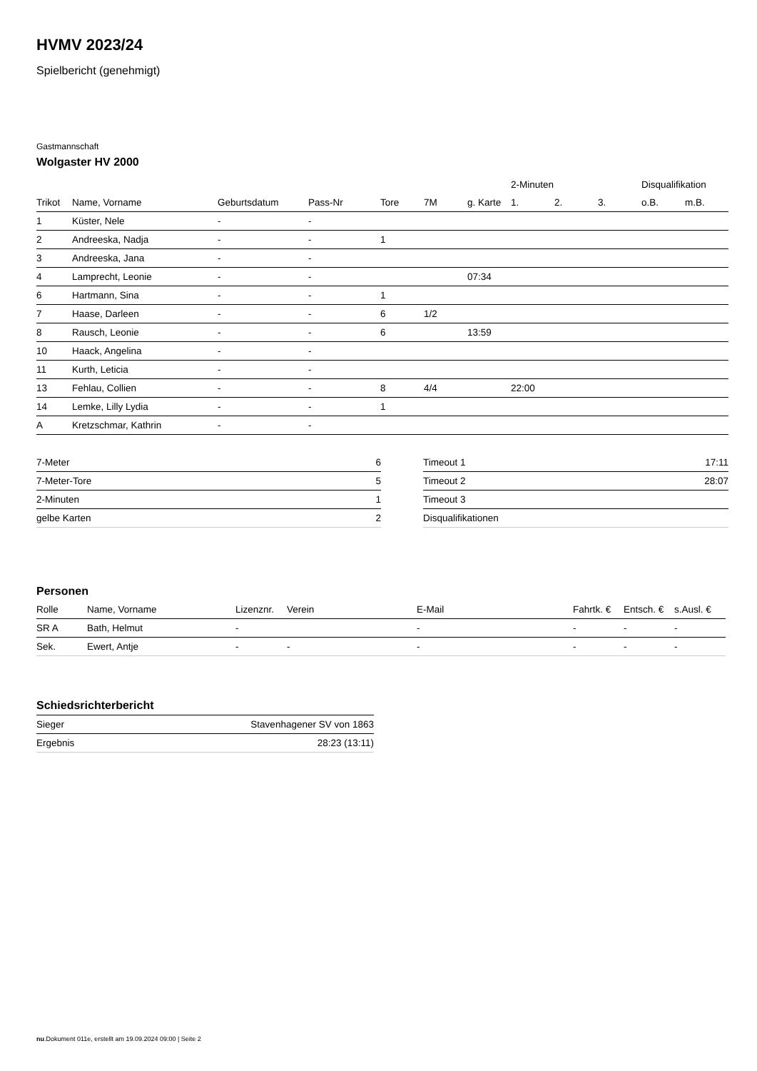HVMV 2023/24
Spielbericht (genehmigt)
Gastmannschaft
Wolgaster HV 2000
| | | | | | | | 2-Minuten | | | Disqualifikation | |
| --- | --- | --- | --- | --- | --- | --- | --- | --- | --- | --- | --- |
| Trikot | Name, Vorname | Geburtsdatum | Pass-Nr | Tore | 7M | g. Karte | 1. | 2. | 3. | o.B. | m.B. |
| 1 | Küster, Nele | - | - | | | | | | | | |
| 2 | Andreeska, Nadja | - | - | 1 | | | | | | | |
| 3 | Andreeska, Jana | - | - | | | | | | | | |
| 4 | Lamprecht, Leonie | - | - | | | 07:34 | | | | | |
| 6 | Hartmann, Sina | - | - | 1 | | | | | | | |
| 7 | Haase, Darleen | - | - | 6 | 1/2 | | | | | | |
| 8 | Rausch, Leonie | - | - | 6 | | 13:59 | | | | | |
| 10 | Haack, Angelina | - | - | | | | | | | | |
| 11 | Kurth, Leticia | - | - | | | | | | | | |
| 13 | Fehlau, Collien | - | - | 8 | 4/4 | | 22:00 | | | | |
| 14 | Lemke, Lilly Lydia | - | - | 1 | | | | | | | |
| A | Kretzschmar, Kathrin | - | - | | | | | | | | |
| 7-Meter | 6 |
| 7-Meter-Tore | 5 |
| 2-Minuten | 1 |
| gelbe Karten | 2 |
| Timeout 1 | 17:11 |
| Timeout 2 | 28:07 |
| Timeout 3 | |
| Disqualifikationen | |
Personen
| Rolle | Name, Vorname | Lizenznr. | Verein | E-Mail | Fahrtk. € | Entsch. € | s.Ausl. € |
| --- | --- | --- | --- | --- | --- | --- | --- |
| SR A | Bath, Helmut | - | | - | - | - | - |
| Sek. | Ewert, Antje | - | - | - | - | - | - |
Schiedsrichterbericht
| Sieger | Stavenhagener SV von 1863 |
| Ergebnis | 28:23 (13:11) |
nu.Dokument 011e, erstellt am 19.09.2024 09:00 | Seite 2